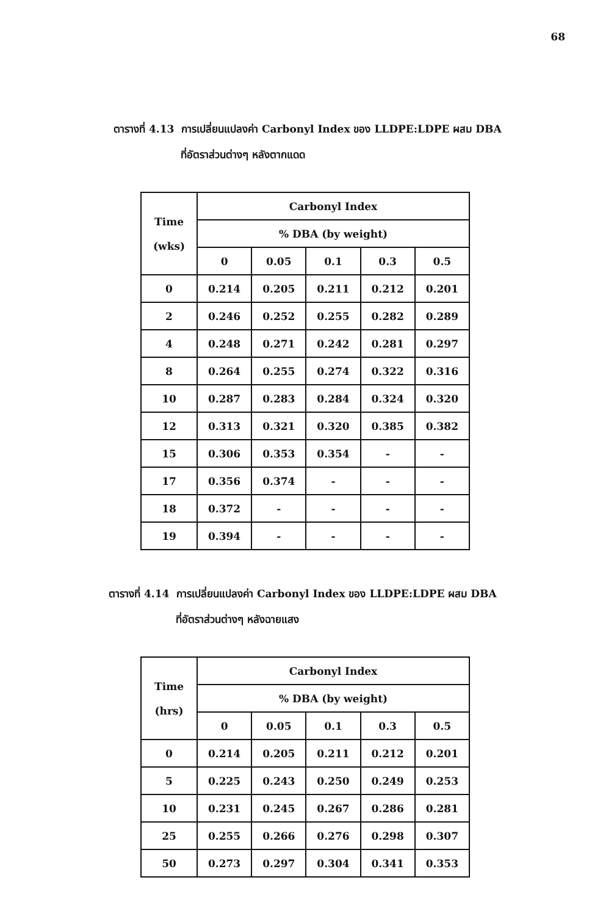68
ตารางที่ 4.13 การเปลี่ยนแปลงค่า Carbonyl Index ของ LLDPE:LDPE ผสม DBA
ที่อัตราส่วนต่างๆ หลังตากแดด
| Time (wks) | Carbonyl Index | | | | |
| --- | --- | --- | --- | --- | --- |
| | % DBA (by weight) | | | | |
| | 0 | 0.05 | 0.1 | 0.3 | 0.5 |
| 0 | 0.214 | 0.205 | 0.211 | 0.212 | 0.201 |
| 2 | 0.246 | 0.252 | 0.255 | 0.282 | 0.289 |
| 4 | 0.248 | 0.271 | 0.242 | 0.281 | 0.297 |
| 8 | 0.264 | 0.255 | 0.274 | 0.322 | 0.316 |
| 10 | 0.287 | 0.283 | 0.284 | 0.324 | 0.320 |
| 12 | 0.313 | 0.321 | 0.320 | 0.385 | 0.382 |
| 15 | 0.306 | 0.353 | 0.354 | - | - |
| 17 | 0.356 | 0.374 | - | - | - |
| 18 | 0.372 | - | - | - | - |
| 19 | 0.394 | - | - | - | - |
ตารางที่ 4.14 การเปลี่ยนแปลงค่า Carbonyl Index ของ LLDPE:LDPE ผสม DBA
ที่อัตราส่วนต่างๆ หลังฉายแสง
| Time (hrs) | Carbonyl Index | | | | |
| --- | --- | --- | --- | --- | --- |
| | % DBA (by weight) | | | | |
| | 0 | 0.05 | 0.1 | 0.3 | 0.5 |
| 0 | 0.214 | 0.205 | 0.211 | 0.212 | 0.201 |
| 5 | 0.225 | 0.243 | 0.250 | 0.249 | 0.253 |
| 10 | 0.231 | 0.245 | 0.267 | 0.286 | 0.281 |
| 25 | 0.255 | 0.266 | 0.276 | 0.298 | 0.307 |
| 50 | 0.273 | 0.297 | 0.304 | 0.341 | 0.353 |